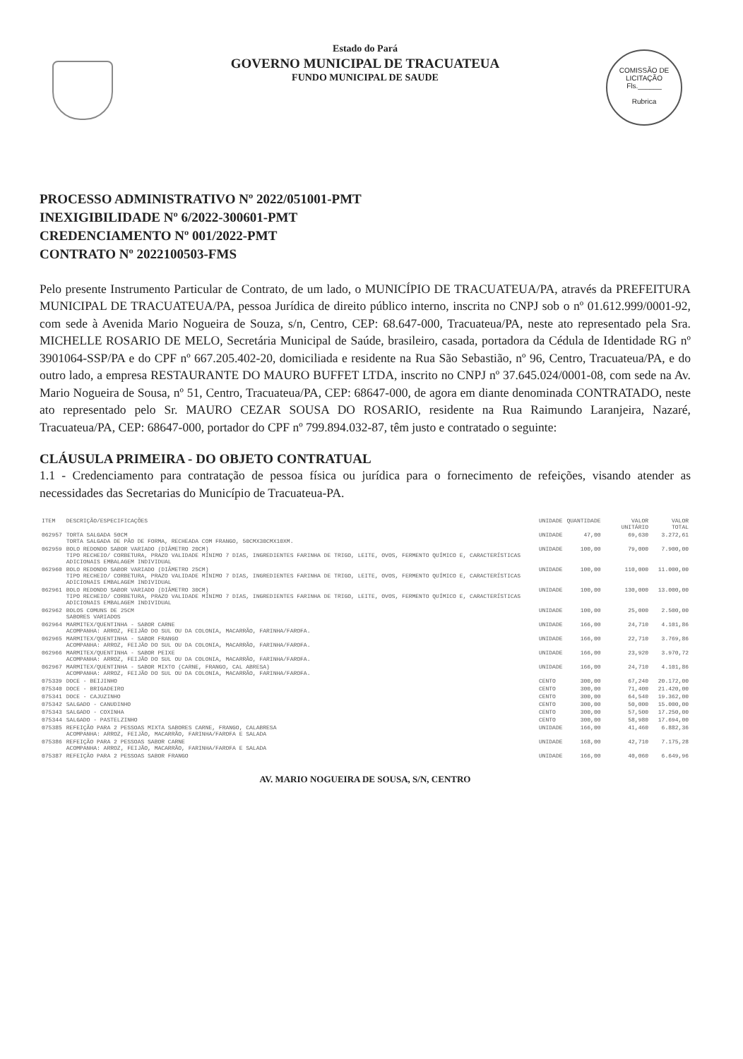COMISSÃO DE LICITAÇÃO
Fls.______
Rubrica
Estado do Pará
GOVERNO MUNICIPAL DE TRACUATEUA
FUNDO MUNICIPAL DE SAUDE
PROCESSO ADMINISTRATIVO Nº 2022/051001-PMT
INEXIGIBILIDADE Nº 6/2022-300601-PMT
CREDENCIAMENTO Nº 001/2022-PMT
CONTRATO Nº 2022100503-FMS
Pelo presente Instrumento Particular de Contrato, de um lado, o MUNICÍPIO DE TRACUATEUA/PA, através da PREFEITURA MUNICIPAL DE TRACUATEUA/PA, pessoa Jurídica de direito público interno, inscrita no CNPJ sob o nº 01.612.999/0001-92, com sede à Avenida Mario Nogueira de Souza, s/n, Centro, CEP: 68.647-000, Tracuateua/PA, neste ato representado pela Sra. MICHELLE ROSARIO DE MELO, Secretária Municipal de Saúde, brasileiro, casada, portadora da Cédula de Identidade RG nº 3901064-SSP/PA e do CPF nº 667.205.402-20, domiciliada e residente na Rua São Sebastião, nº 96, Centro, Tracuateua/PA, e do outro lado, a empresa RESTAURANTE DO MAURO BUFFET LTDA, inscrito no CNPJ nº 37.645.024/0001-08, com sede na Av. Mario Nogueira de Sousa, nº 51, Centro, Tracuateua/PA, CEP: 68647-000, de agora em diante denominada CONTRATADO, neste ato representado pelo Sr. MAURO CEZAR SOUSA DO ROSARIO, residente na Rua Raimundo Laranjeira, Nazaré, Tracuateua/PA, CEP: 68647-000, portador do CPF nº 799.894.032-87, têm justo e contratado o seguinte:
CLÁUSULA PRIMEIRA - DO OBJETO CONTRATUAL
1.1 - Credenciamento para contratação de pessoa física ou jurídica para o fornecimento de refeições, visando atender as necessidades das Secretarias do Município de Tracuateua-PA.
| ITEM | DESCRIÇÃO/ESPECIFICAÇÕES | UNIDADE | QUANTIDADE | VALOR UNITÁRIO | VALOR TOTAL |
| --- | --- | --- | --- | --- | --- |
| 062957 | TORTA SALGADA 50CM TORTA SALGADA DE PÃO DE FORMA, RECHEADA COM FRANGO, 50CMX30CMX10XM. | UNIDADE | 47,00 | 69,630 | 3.272,61 |
| 062959 | BOLO REDONDO SABOR VARIADO (DIÂMETRO 20CM) TIPO RECHEIO/ CORBETURA, PRAZO VALIDADE MÍNIMO 7 DIAS, INGREDIENTES FARINHA DE TRIGO, LEITE, OVOS, FERMENTO QUÍMICO E, CARACTERÍSTICAS ADICIONAIS EMBALAGEM INDIVIDUAL | UNIDADE | 100,00 | 79,000 | 7.900,00 |
| 062960 | BOLO REDONDO SABOR VARIADO (DIÂMETRO 25CM) TIPO RECHEIO/ CORBETURA, PRAZO VALIDADE MÍNIMO 7 DIAS, INGREDIENTES FARINHA DE TRIGO, LEITE, OVOS, FERMENTO QUÍMICO E, CARACTERÍSTICAS ADICIONAIS EMBALAGEM INDIVIDUAL | UNIDADE | 100,00 | 110,000 | 11.000,00 |
| 062961 | BOLO REDONDO SABOR VARIADO (DIÂMETRO 30CM) TIPO RECHEIO/ CORBETURA, PRAZO VALIDADE MÍNIMO 7 DIAS, INGREDIENTES FARINHA DE TRIGO, LEITE, OVOS, FERMENTO QUÍMICO E, CARACTERÍSTICAS ADICIONAIS EMBALAGEM INDIVIDUAL | UNIDADE | 100,00 | 130,000 | 13.000,00 |
| 062962 | BOLOS COMUNS DE 25CM SABORES VARIADOS | UNIDADE | 100,00 | 25,000 | 2.500,00 |
| 062964 | MARMITEX/QUENTINHA - SABOR CARNE ACOMPANHA: ARROZ, FEIJÃO DO SUL OU DA COLONIA, MACARRÃO, FARINHA/FAROFA. | UNIDADE | 166,00 | 24,710 | 4.101,86 |
| 062965 | MARMITEX/QUENTINHA - SABOR FRANGO ACOMPANHA: ARROZ, FEIJÃO DO SUL OU DA COLONIA, MACARRÃO, FARINHA/FAROFA. | UNIDADE | 166,00 | 22,710 | 3.769,86 |
| 062966 | MARMITEX/QUENTINHA - SABOR PEIXE ACOMPANHA: ARROZ, FEIJÃO DO SUL OU DA COLONIA, MACARRÃO, FARINHA/FAROFA. | UNIDADE | 166,00 | 23,920 | 3.970,72 |
| 062967 | MARMITEX/QUENTINHA - SABOR MIXTO (CARNE, FRANGO, CAL ABRESA) ACOMPANHA: ARROZ, FEIJÃO DO SUL OU DA COLONIA, MACARRÃO, FARINHA/FAROFA. | UNIDADE | 166,00 | 24,710 | 4.101,86 |
| 075339 | DOCE - BEIJINHO | CENTO | 300,00 | 67,240 | 20.172,00 |
| 075340 | DOCE - BRIGADEIRO | CENTO | 300,00 | 71,400 | 21.420,00 |
| 075341 | DOCE - CAJUZINHO | CENTO | 300,00 | 64,540 | 19.362,00 |
| 075342 | SALGADO - CANUDINHO | CENTO | 300,00 | 50,000 | 15.000,00 |
| 075343 | SALGADO - COXINHA | CENTO | 300,00 | 57,500 | 17.250,00 |
| 075344 | SALGADO - PASTELZINHO | CENTO | 300,00 | 58,980 | 17.694,00 |
| 075385 | REFEIÇÃO PARA 2 PESSOAS MIXTA SABORES CARNE, FRANGO, CALABRESA ACOMPANHA: ARROZ, FEIJÃO, MACARRÃO, FARINHA/FAROFA E SALADA | UNIDADE | 166,00 | 41,460 | 6.882,36 |
| 075386 | REFEIÇÃO PARA 2 PESSOAS SABOR CARNE ACOMPANHA: ARROZ, FEIJÃO, MACARRÃO, FARINHA/FAROFA E SALADA | UNIDADE | 168,00 | 42,710 | 7.175,28 |
| 075387 | REFEIÇÃO PARA 2 PESSOAS SABOR FRANGO | UNIDADE | 166,00 | 40,060 | 6.649,96 |
AV. MARIO NOGUEIRA DE SOUSA, S/N, CENTRO